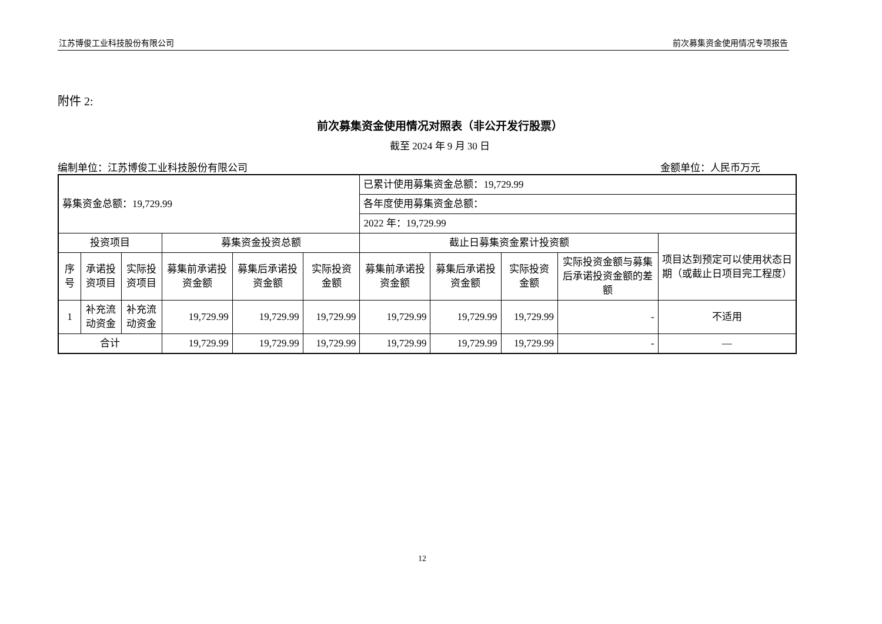江苏博俊工业科技股份有限公司 前次募集资金使用情况专项报告
附件 2:
前次募集资金使用情况对照表（非公开发行股票）
截至 2024 年 9 月 30 日
编制单位：江苏博俊工业科技股份有限公司 金额单位：人民币万元
| 募集资金总额：19,729.99 | | | | | | 已累计使用募集资金总额：19,729.99 | | | | |
| | | | | | | 各年度使用募集资金总额： | | | | |
| | | | | | | 2022 年：19,729.99 | | | | |
| 投资项目 | | | 募集资金投资总额 | | | 截止日募集资金累计投资额 | | | | 项目达到预定可以使用状态日期（或截止日项目完工程度） |
| 序号 | 承诺投资项目 | 实际投资项目 | 募集前承诺投资金额 | 募集后承诺投资金额 | 实际投资金额 | 募集前承诺投资金额 | 募集后承诺投资金额 | 实际投资金额 | 实际投资金额与募集后承诺投资金额的差额 | |
| 1 | 补充流动资金 | 补充流动资金 | 19,729.99 | 19,729.99 | 19,729.99 | 19,729.99 | 19,729.99 | 19,729.99 | - | 不适用 |
| 合计 | | | 19,729.99 | 19,729.99 | 19,729.99 | 19,729.99 | 19,729.99 | 19,729.99 | - | — |
12